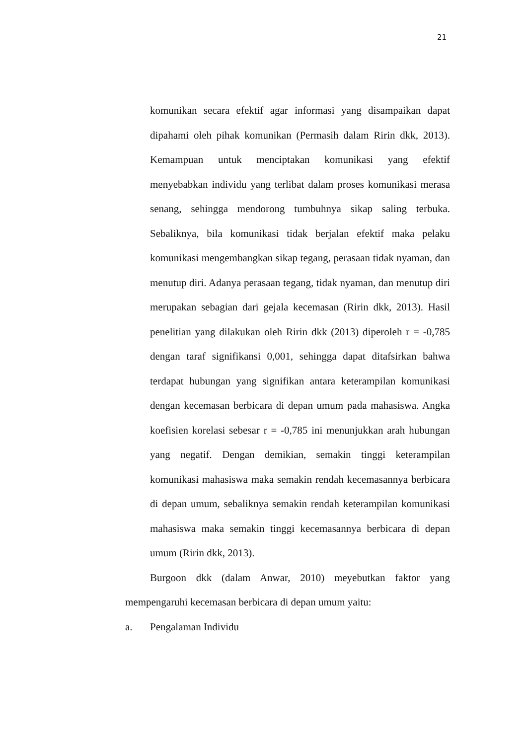21
komunikan secara efektif agar informasi yang disampaikan dapat dipahami oleh pihak komunikan (Permasih dalam Ririn dkk, 2013). Kemampuan untuk menciptakan komunikasi yang efektif menyebabkan individu yang terlibat dalam proses komunikasi merasa senang, sehingga mendorong tumbuhnya sikap saling terbuka. Sebaliknya, bila komunikasi tidak berjalan efektif maka pelaku komunikasi mengembangkan sikap tegang, perasaan tidak nyaman, dan menutup diri. Adanya perasaan tegang, tidak nyaman, dan menutup diri merupakan sebagian dari gejala kecemasan (Ririn dkk, 2013). Hasil penelitian yang dilakukan oleh Ririn dkk (2013) diperoleh r = -0,785 dengan taraf signifikansi 0,001, sehingga dapat ditafsirkan bahwa terdapat hubungan yang signifikan antara keterampilan komunikasi dengan kecemasan berbicara di depan umum pada mahasiswa. Angka koefisien korelasi sebesar r = -0,785 ini menunjukkan arah hubungan yang negatif. Dengan demikian, semakin tinggi keterampilan komunikasi mahasiswa maka semakin rendah kecemasannya berbicara di depan umum, sebaliknya semakin rendah keterampilan komunikasi mahasiswa maka semakin tinggi kecemasannya berbicara di depan umum (Ririn dkk, 2013).
Burgoon dkk (dalam Anwar, 2010) meyebutkan faktor yang mempengaruhi kecemasan berbicara di depan umum yaitu:
a. Pengalaman Individu